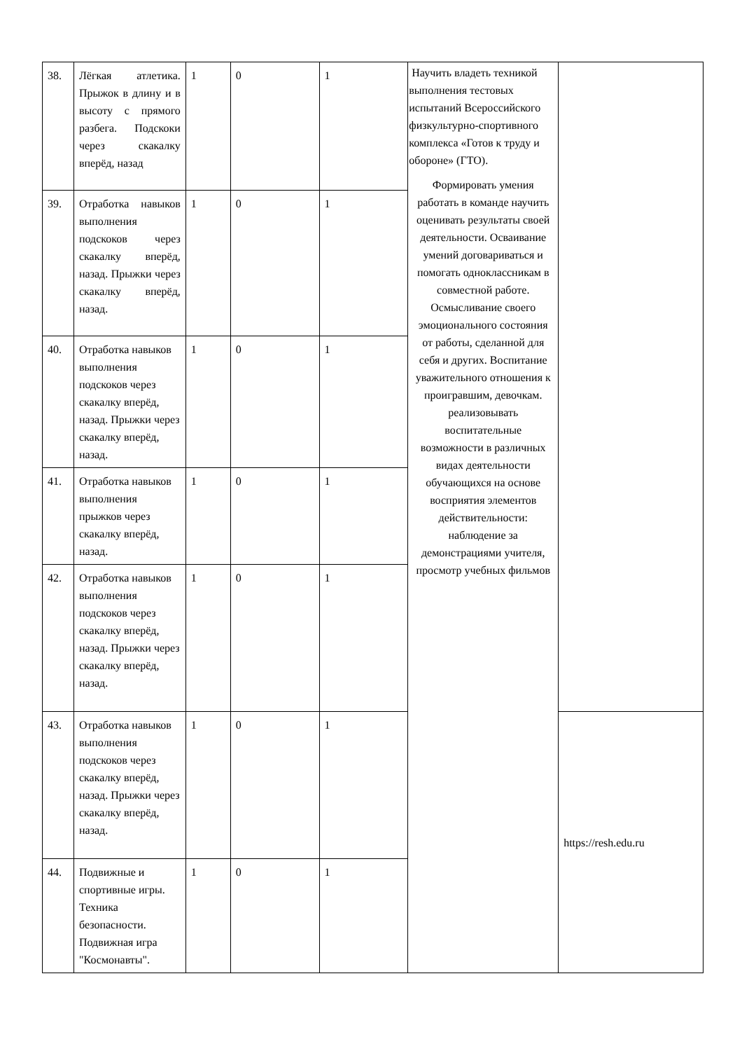| 38. | Лёгкая атлетика. Прыжок в длину и в высоту с прямого разбега. Подскоки через скакалку вперёд, назад | 1 | 0 | 1 | Научить владеть техникой выполнения тестовых испытаний Всероссийского физкультурно-спортивного комплекса «Готов к труду и обороне» (ГТО). Формировать умения работать в команде научить оценивать результаты своей деятельности. Осваивание умений договариваться и помогать одноклассникам в совместной работе. Осмысливание своего эмоционального состояния от работы, сделанной для себя и других. Воспитание уважительного отношения к проигравшим, девочкам. реализовывать воспитательные возможности в различных видах деятельности обучающихся на основе восприятия элементов действительности: наблюдение за демонстрациями учителя, просмотр учебных фильмов | |
| 39. | Отработка навыков выполнения подскоков через скакалку вперёд, назад. Прыжки через скакалку вперёд, назад. | 1 | 0 | 1 | | |
| 40. | Отработка навыков выполнения подскоков через скакалку вперёд, назад. Прыжки через скакалку вперёд, назад. | 1 | 0 | 1 | | |
| 41. | Отработка навыков выполнения прыжков через скакалку вперёд, назад. | 1 | 0 | 1 | | |
| 42. | Отработка навыков выполнения подскоков через скакалку вперёд, назад. Прыжки через скакалку вперёд, назад. | 1 | 0 | 1 | | |
| 43. | Отработка навыков выполнения подскоков через скакалку вперёд, назад. Прыжки через скакалку вперёд, назад. | 1 | 0 | 1 | | https://resh.edu.ru |
| 44. | Подвижные и спортивные игры. Техника безопасности. Подвижная игра "Космонавты". | 1 | 0 | 1 | | |